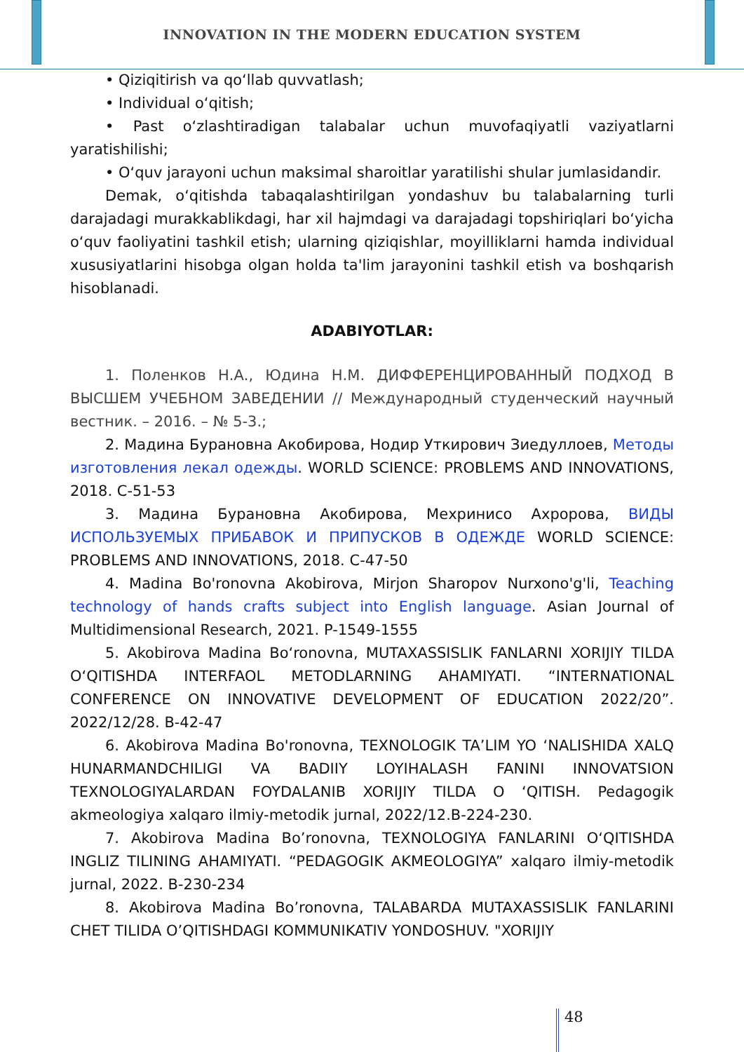INNOVATION IN THE MODERN EDUCATION SYSTEM
• Qiziqitirish va qo‘llab quvvatlash;
• Individual o‘qitish;
• Past o‘zlashtiradigan talabalar uchun muvofaqiyatli vaziyatlarni yaratishilishi;
• O‘quv jarayoni uchun maksimal sharoitlar yaratilishi shular jumlasidandir.
Demak, o‘qitishda tabaqalashtirilgan yondashuv bu talabalarning turli darajadagi murakkablikdagi, har xil hajmdagi va darajadagi topshiriqlari bo‘yicha o‘quv faoliyatini tashkil etish; ularning qiziqishlar, moyilliklarni hamda individual xususiyatlarini hisobga olgan holda ta'lim jarayonini tashkil etish va boshqarish hisoblanadi.
ADABIYOTLAR:
1. Поленков Н.А., Юдина Н.М. ДИФФЕРЕНЦИРОВАННЫЙ ПОДХОД В ВЫСШЕМ УЧЕБНОМ ЗАВЕДЕНИИ // Международный студенческий научный вестник. – 2016. – № 5-3.;
2. Мадина Бурановна Акобирова, Нодир Уткирович Зиедуллоев, Методы изготовления лекал одежды. WORLD SCIENCE: PROBLEMS AND INNOVATIONS, 2018. С-51-53
3. Мадина Бурановна Акобирова, Мехринисо Ахророва, ВИДЫ ИСПОЛЬЗУЕМЫХ ПРИБАВОК И ПРИПУСКОВ В ОДЕЖДЕ WORLD SCIENCE: PROBLEMS AND INNOVATIONS, 2018. С-47-50
4. Madina Bo'ronovna Akobirova, Mirjon Sharopov Nurxono'g'li, Teaching technology of hands crafts subject into English language. Asian Journal of Multidimensional Research, 2021. P-1549-1555
5. Akobirova Madina Bo‘ronovna, MUTAXASSISLIK FANLARNI XORIJIY TILDA O‘QITISHDA INTERFAOL METODLARNING AHAMIYATI. “INTERNATIONAL CONFERENCE ON INNOVATIVE DEVELOPMENT OF EDUCATION 2022/20”. 2022/12/28. B-42-47
6. Akobirova Madina Bo'ronovna, TEXNOLOGIK TA’LIM YO ‘NALISHIDA XALQ HUNARMANDCHILIGI VA BADIIY LOYIHALASH FANINI INNOVATSION TEXNOLOGIYALARDAN FOYDALANIB XORIJIY TILDA O ‘QITISH. Pedagogik akmeologiya xalqaro ilmiy-metodik jurnal, 2022/12.B-224-230.
7. Akobirova Madina Bo’ronovna, TEXNOLOGIYA FANLARINI O‘QITISHDA INGLIZ TILINING AHAMIYATI. “PEDAGOGIK AKMEOLOGIYA” xalqaro ilmiy-metodik jurnal, 2022. B-230-234
8. Akobirova Madina Bo’ronovna, TALABARDA MUTAXASSISLIK FANLARINI CHET TILIDA O’QITISHDAGI KOMMUNIKATIV YONDOSHUV. "XORIJIY
48